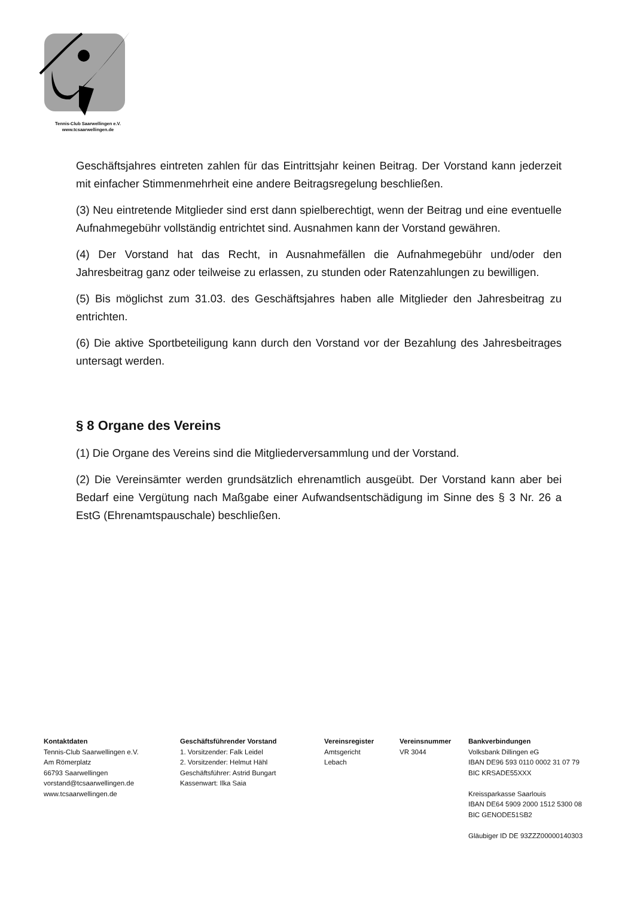Tennis-Club Saarwellingen e.V.
www.tcsaarwellingen.de
Geschäftsjahres eintreten zahlen für das Eintrittsjahr keinen Beitrag. Der Vorstand kann jederzeit mit einfacher Stimmenmehrheit eine andere Beitragsregelung beschließen.
(3) Neu eintretende Mitglieder sind erst dann spielberechtigt, wenn der Beitrag und eine eventuelle Aufnahmegebühr vollständig entrichtet sind. Ausnahmen kann der Vorstand gewähren.
(4) Der Vorstand hat das Recht, in Ausnahmefällen die Aufnahmegebühr und/oder den Jahresbeitrag ganz oder teilweise zu erlassen, zu stunden oder Ratenzahlungen zu bewilligen.
(5) Bis möglichst zum 31.03. des Geschäftsjahres haben alle Mitglieder den Jahresbeitrag zu entrichten.
(6) Die aktive Sportbeteiligung kann durch den Vorstand vor der Bezahlung des Jahresbeitrages untersagt werden.
§ 8 Organe des Vereins
(1) Die Organe des Vereins sind die Mitgliederversammlung und der Vorstand.
(2) Die Vereinsämter werden grundsätzlich ehrenamtlich ausgeübt. Der Vorstand kann aber bei Bedarf eine Vergütung nach Maßgabe einer Aufwandsentschädigung im Sinne des § 3 Nr. 26 a EstG (Ehrenamtspauschale) beschließen.
Kontaktdaten
Tennis-Club Saarwellingen e.V.
Am Römerplatz
66793 Saarwellingen
vorstand@tcsaarwellingen.de
www.tcsaarwellingen.de
Geschäftsführender Vorstand
1. Vorsitzender: Falk Leidel
2. Vorsitzender: Helmut Hähl
Geschäftsführer: Astrid Bungart
Kassenwart: Ilka Saia
Vereinsregister
Amtsgericht
Lebach
Vereinsnummer
VR 3044
Bankverbindungen
Volksbank Dillingen eG
IBAN DE96 593 0110 0002 31 07 79
BIC KRSADE55XXX
Kreissparkasse Saarlouis
IBAN DE64 5909 2000 1512 5300 08
BIC GENODE51SB2
Gläubiger ID DE 93ZZZ00000140303